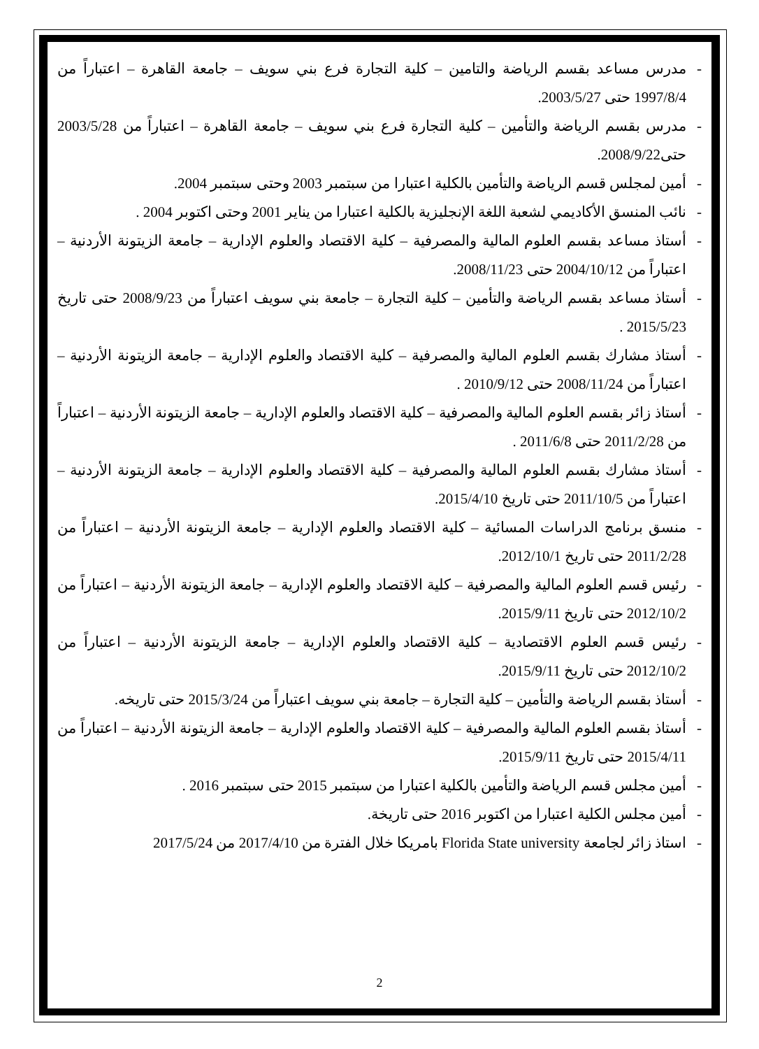- مدرس مساعد بقسم الرياضة والتامين – كلية التجارة فرع بني سويف – جامعة القاهرة – اعتباراً من 1997/8/4 حتى 2003/5/27.
- مدرس بقسم الرياضة والتأمين – كلية التجارة فرع بني سويف – جامعة القاهرة – اعتباراً من 2003/5/28 حتى2008/9/22.
- أمين لمجلس قسم الرياضة والتأمين بالكلية اعتبارا من سبتمبر 2003 وحتى سبتمبر 2004.
- نائب المنسق الأكاديمي لشعبة اللغة الإنجليزية بالكلية اعتبارا من يناير 2001 وحتى اكتوبر 2004 .
- أستاذ مساعد بقسم العلوم المالية والمصرفية – كلية الاقتصاد والعلوم الإدارية – جامعة الزيتونة الأردنية – اعتباراً من 2004/10/12 حتى 2008/11/23.
- أستاذ مساعد بقسم الرياضة والتأمين – كلية التجارة – جامعة بني سويف اعتباراً من 2008/9/23 حتى تاريخ 2015/5/23 .
- أستاذ مشارك بقسم العلوم المالية والمصرفية – كلية الاقتصاد والعلوم الإدارية – جامعة الزيتونة الأردنية – اعتباراً من 2008/11/24 حتى 2010/9/12 .
- أستاذ زائر بقسم العلوم المالية والمصرفية – كلية الاقتصاد والعلوم الإدارية – جامعة الزيتونة الأردنية – اعتباراً من 2011/2/28 حتى 2011/6/8 .
- أستاذ مشارك بقسم العلوم المالية والمصرفية – كلية الاقتصاد والعلوم الإدارية – جامعة الزيتونة الأردنية – اعتباراً من 2011/10/5 حتى تاريخ 2015/4/10.
- منسق برنامج الدراسات المسائية – كلية الاقتصاد والعلوم الإدارية – جامعة الزيتونة الأردنية – اعتباراً من 2011/2/28 حتى تاريخ 2012/10/1.
- رئيس قسم العلوم المالية والمصرفية – كلية الاقتصاد والعلوم الإدارية – جامعة الزيتونة الأردنية – اعتباراً من 2012/10/2 حتى تاريخ 2015/9/11.
- رئيس قسم العلوم الاقتصادية – كلية الاقتصاد والعلوم الإدارية – جامعة الزيتونة الأردنية – اعتباراً من 2012/10/2 حتى تاريخ 2015/9/11.
- أستاذ بقسم الرياضة والتأمين – كلية التجارة – جامعة بني سويف اعتباراً من 2015/3/24 حتى تاريخه.
- أستاذ بقسم العلوم المالية والمصرفية – كلية الاقتصاد والعلوم الإدارية – جامعة الزيتونة الأردنية – اعتباراً من 2015/4/11 حتى تاريخ 2015/9/11.
- أمين مجلس قسم الرياضة والتأمين بالكلية اعتبارا من سبتمبر 2015 حتى سبتمبر 2016 .
- أمين مجلس الكلية اعتبارا من اكتوبر 2016 حتى تاريخة.
- استاذ زائر لجامعة Florida State university بامريكا خلال الفترة من 2017/4/10 من 2017/5/24
2